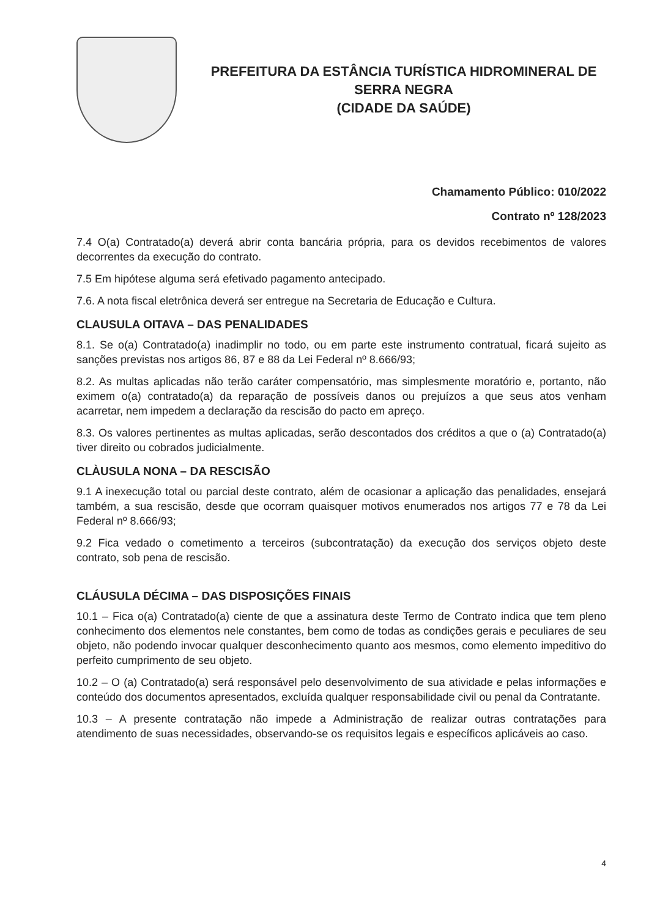PREFEITURA DA ESTÂNCIA TURÍSTICA HIDROMINERAL DE SERRA NEGRA
(CIDADE DA SAÚDE)
Chamamento Público: 010/2022
Contrato nº 128/2023
7.4 O(a) Contratado(a) deverá abrir conta bancária própria, para os devidos recebimentos de valores decorrentes da execução do contrato.
7.5 Em hipótese alguma será efetivado pagamento antecipado.
7.6. A nota fiscal eletrônica deverá ser entregue na Secretaria de Educação e Cultura.
CLAUSULA OITAVA – DAS PENALIDADES
8.1. Se o(a) Contratado(a) inadimplir no todo, ou em parte este instrumento contratual, ficará sujeito as sanções previstas nos artigos 86, 87 e 88 da Lei Federal nº 8.666/93;
8.2. As multas aplicadas não terão caráter compensatório, mas simplesmente moratório e, portanto, não eximem o(a) contratado(a) da reparação de possíveis danos ou prejuízos a que seus atos venham acarretar, nem impedem a declaração da rescisão do pacto em apreço.
8.3. Os valores pertinentes as multas aplicadas, serão descontados dos créditos a que o (a) Contratado(a) tiver direito ou cobrados judicialmente.
CLÀUSULA NONA – DA RESCISÃO
9.1 A inexecução total ou parcial deste contrato, além de ocasionar a aplicação das penalidades, ensejará também, a sua rescisão, desde que ocorram quaisquer motivos enumerados nos artigos 77 e 78 da Lei Federal nº 8.666/93;
9.2 Fica vedado o cometimento a terceiros (subcontratação) da execução dos serviços objeto deste contrato, sob pena de rescisão.
CLÁUSULA DÉCIMA – DAS DISPOSIÇÕES FINAIS
10.1 – Fica o(a) Contratado(a) ciente de que a assinatura deste Termo de Contrato indica que tem pleno conhecimento dos elementos nele constantes, bem como de todas as condições gerais e peculiares de seu objeto, não podendo invocar qualquer desconhecimento quanto aos mesmos, como elemento impeditivo do perfeito cumprimento de seu objeto.
10.2 – O (a) Contratado(a) será responsável pelo desenvolvimento de sua atividade e pelas informações e conteúdo dos documentos apresentados, excluída qualquer responsabilidade civil ou penal da Contratante.
10.3 – A presente contratação não impede a Administração de realizar outras contratações para atendimento de suas necessidades, observando-se os requisitos legais e específicos aplicáveis ao caso.
4